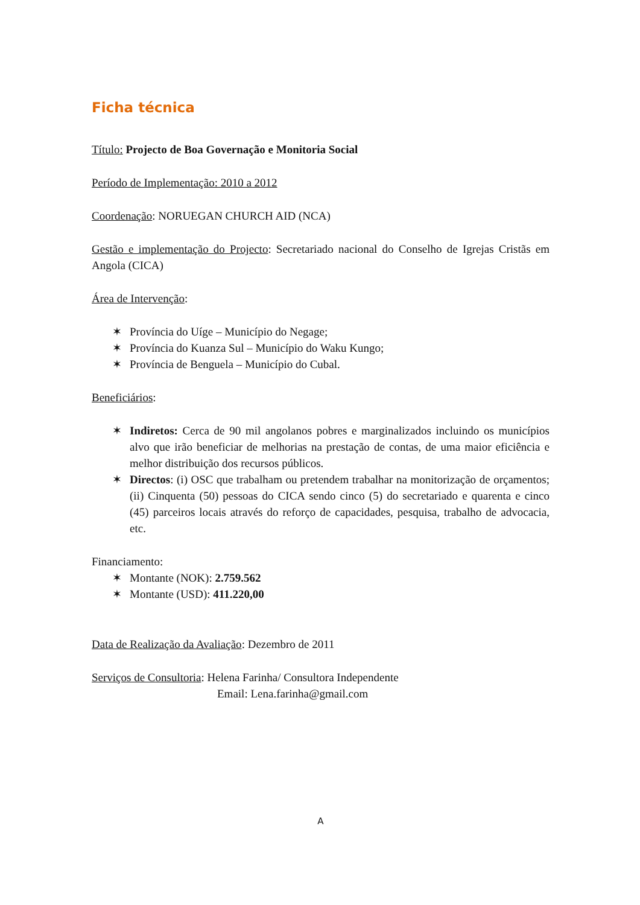Ficha técnica
Título: Projecto de Boa Governação e Monitoria Social
Período de Implementação: 2010 a 2012
Coordenação: NORUEGAN CHURCH AID (NCA)
Gestão e implementação do Projecto: Secretariado nacional do Conselho de Igrejas Cristãs em Angola (CICA)
Área de Intervenção:
✶ Província do Uíge – Município do Negage;
✶ Província do Kuanza Sul – Município do Waku Kungo;
✶ Província de Benguela – Município do Cubal.
Beneficiários:
✶ Indiretos: Cerca de 90 mil angolanos pobres e marginalizados incluindo os municípios alvo que irão beneficiar de melhorias na prestação de contas, de uma maior eficiência e melhor distribuição dos recursos públicos.
✶ Directos: (i) OSC que trabalham ou pretendem trabalhar na monitorização de orçamentos; (ii) Cinquenta (50) pessoas do CICA sendo cinco (5) do secretariado e quarenta e cinco (45) parceiros locais através do reforço de capacidades, pesquisa, trabalho de advocacia, etc.
Financiamento:
✶ Montante (NOK): 2.759.562
✶ Montante (USD): 411.220,00
Data de Realização da Avaliação: Dezembro de 2011
Serviços de Consultoria: Helena Farinha/ Consultora Independente
Email: Lena.farinha@gmail.com
A